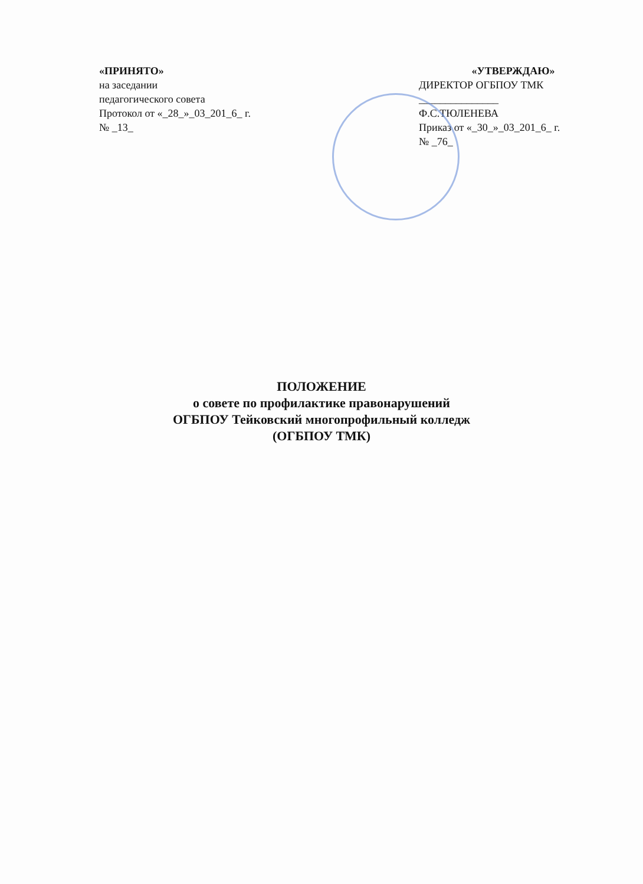«ПРИНЯТО»
на заседании
педагогического совета
Протокол от «_28_»_03_201_6_ г.
№ _13_
«УТВЕРЖДАЮ»
ДИРЕКТОР ОГБПОУ ТМК
_______________
Ф.С.ТЮЛЕНЕВА
Приказ от «_30_»_03_201_6_ г.
№ _76_
ПОЛОЖЕНИЕ
о совете по профилактике правонарушений
ОГБПОУ Тейковский многопрофильный колледж
(ОГБПОУ ТМК)